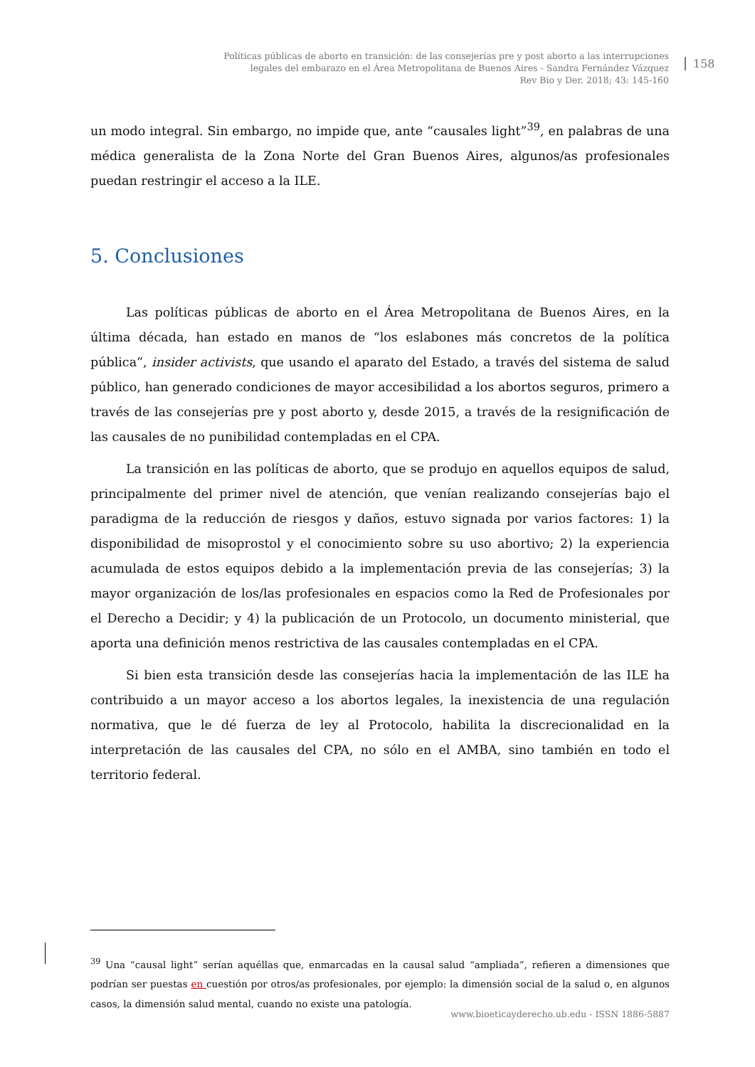Políticas públicas de aborto en transición: de las consejerías pre y post aborto a las interrupciones
legales del embarazo en el Área Metropolitana de Buenos Aires - Sandra Fernández Vázquez
Rev Bio y Der. 2018; 43: 145-160
158
un modo integral. Sin embargo, no impide que, ante “causales light”<sup>39</sup>, en palabras de una médica generalista de la Zona Norte del Gran Buenos Aires, algunos/as profesionales puedan restringir el acceso a la ILE.
5. Conclusiones
Las políticas públicas de aborto en el Área Metropolitana de Buenos Aires, en la última década, han estado en manos de “los eslabones más concretos de la política pública”, insider activists, que usando el aparato del Estado, a través del sistema de salud público, han generado condiciones de mayor accesibilidad a los abortos seguros, primero a través de las consejerías pre y post aborto y, desde 2015, a través de la resignificación de las causales de no punibilidad contempladas en el CPA.
La transición en las políticas de aborto, que se produjo en aquellos equipos de salud, principalmente del primer nivel de atención, que venían realizando consejerías bajo el paradigma de la reducción de riesgos y daños, estuvo signada por varios factores: 1) la disponibilidad de misoprostol y el conocimiento sobre su uso abortivo; 2) la experiencia acumulada de estos equipos debido a la implementación previa de las consejerías; 3) la mayor organización de los/las profesionales en espacios como la Red de Profesionales por el Derecho a Decidir; y 4) la publicación de un Protocolo, un documento ministerial, que aporta una definición menos restrictiva de las causales contempladas en el CPA.
Si bien esta transición desde las consejerías hacia la implementación de las ILE ha contribuido a un mayor acceso a los abortos legales, la inexistencia de una regulación normativa, que le dé fuerza de ley al Protocolo, habilita la discrecionalidad en la interpretación de las causales del CPA, no sólo en el AMBA, sino también en todo el territorio federal.
<sup>39</sup> Una “causal light” serían aquéllas que, enmarcadas en la causal salud “ampliada”, refieren a dimensiones que podrían ser puestas en cuestión por otros/as profesionales, por ejemplo: la dimensión social de la salud o, en algunos casos, la dimensión salud mental, cuando no existe una patología.
www.bioeticayderecho.ub.edu - ISSN 1886-5887